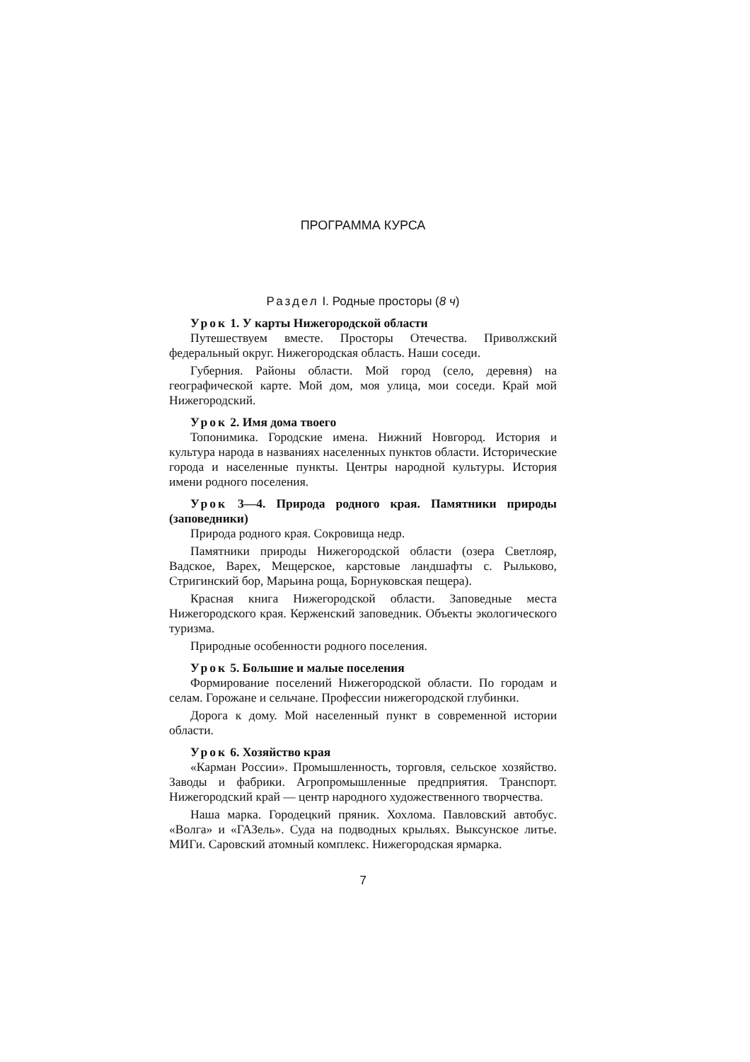ПРОГРАММА КУРСА
Раздел I. Родные просторы (8 ч)
Урок 1. У карты Нижегородской области
Путешествуем вместе. Просторы Отечества. Приволжский федеральный округ. Нижегородская область. Наши соседи.
Губерния. Районы области. Мой город (село, деревня) на географической карте. Мой дом, моя улица, мои соседи. Край мой Нижегородский.
Урок 2. Имя дома твоего
Топонимика. Городские имена. Нижний Новгород. История и культура народа в названиях населенных пунктов области. Исторические города и населенные пункты. Центры народной культуры. История имени родного поселения.
Урок 3—4. Природа родного края. Памятники природы (заповедники)
Природа родного края. Сокровища недр.
Памятники природы Нижегородской области (озера Светлояр, Вадское, Варех, Мещерское, карстовые ландшафты с. Рыльково, Стригинский бор, Марьина роща, Борнуковская пещера).
Красная книга Нижегородской области. Заповедные места Нижегородского края. Керженский заповедник. Объекты экологического туризма.
Природные особенности родного поселения.
Урок 5. Большие и малые поселения
Формирование поселений Нижегородской области. По городам и селам. Горожане и сельчане. Профессии нижегородской глубинки.
Дорога к дому. Мой населенный пункт в современной истории области.
Урок 6. Хозяйство края
«Карман России». Промышленность, торговля, сельское хозяйство. Заводы и фабрики. Агропромышленные предприятия. Транспорт. Нижегородский край — центр народного художественного творчества.
Наша марка. Городецкий пряник. Хохлома. Павловский автобус. «Волга» и «ГАЗель». Суда на подводных крыльях. Выксунское литье. МИГи. Саровский атомный комплекс. Нижегородская ярмарка.
7